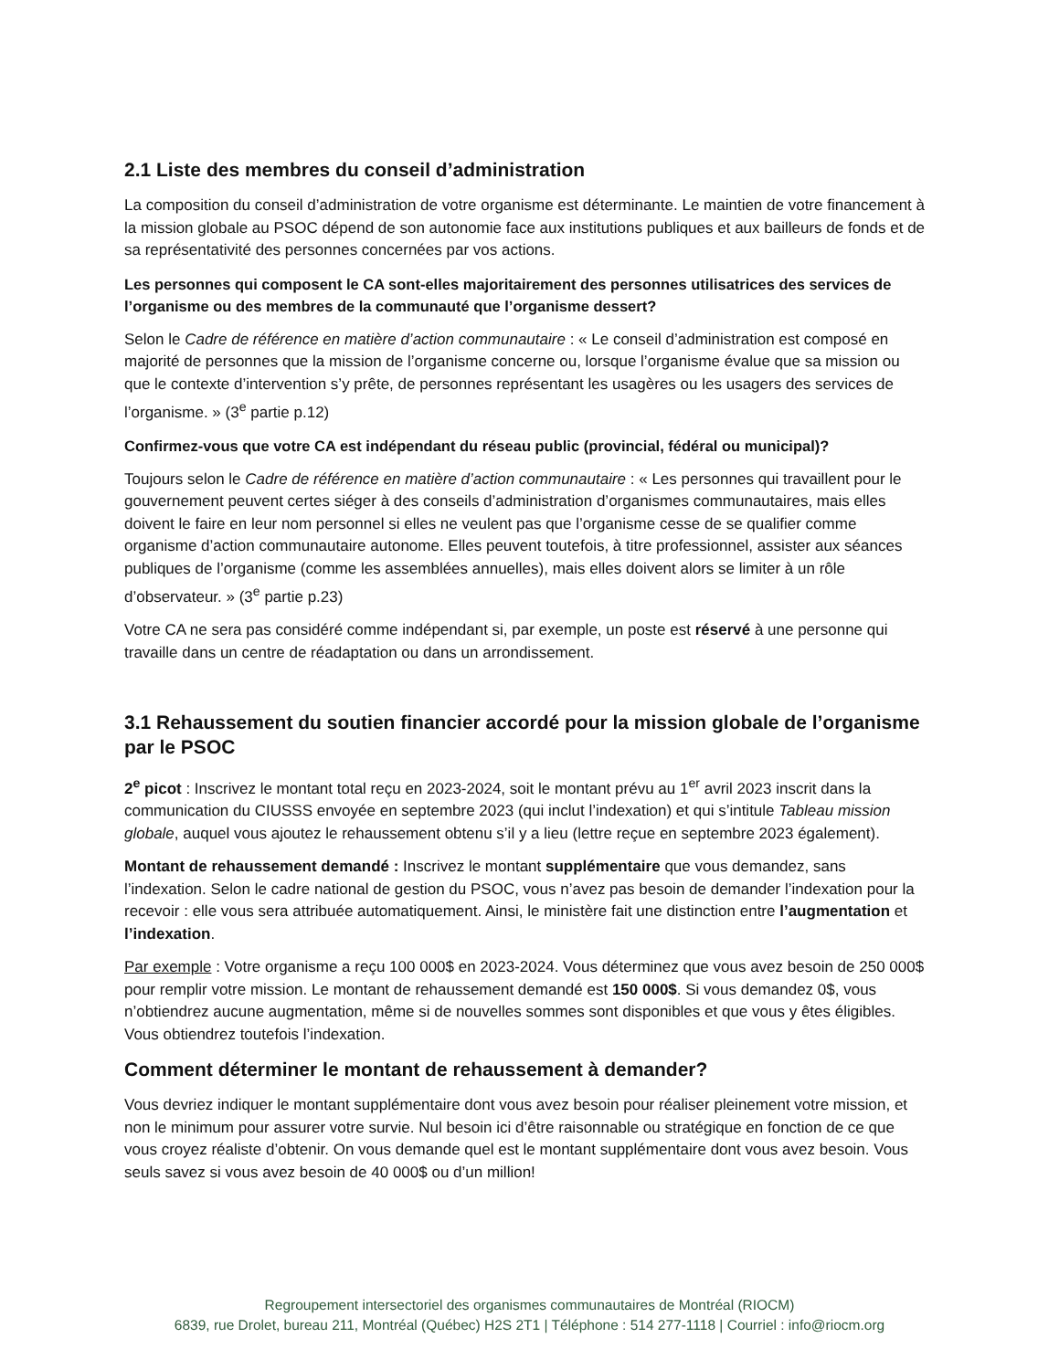2.1 Liste des membres du conseil d’administration
La composition du conseil d’administration de votre organisme est déterminante. Le maintien de votre financement à la mission globale au PSOC dépend de son autonomie face aux institutions publiques et aux bailleurs de fonds et de sa représentativité des personnes concernées par vos actions.
Les personnes qui composent le CA sont-elles majoritairement des personnes utilisatrices des services de l’organisme ou des membres de la communauté que l’organisme dessert?
Selon le Cadre de référence en matière d’action communautaire : « Le conseil d’administration est composé en majorité de personnes que la mission de l’organisme concerne ou, lorsque l’organisme évalue que sa mission ou que le contexte d’intervention s’y prête, de personnes représentant les usagères ou les usagers des services de l’organisme. » (3<sup>e</sup> partie p.12)
Confirmez-vous que votre CA est indépendant du réseau public (provincial, fédéral ou municipal)?
Toujours selon le Cadre de référence en matière d’action communautaire : « Les personnes qui travaillent pour le gouvernement peuvent certes siéger à des conseils d’administration d’organismes communautaires, mais elles doivent le faire en leur nom personnel si elles ne veulent pas que l’organisme cesse de se qualifier comme organisme d’action communautaire autonome. Elles peuvent toutefois, à titre professionnel, assister aux séances publiques de l’organisme (comme les assemblées annuelles), mais elles doivent alors se limiter à un rôle d’observateur. » (3<sup>e</sup> partie p.23)
Votre CA ne sera pas considéré comme indépendant si, par exemple, un poste est réservé à une personne qui travaille dans un centre de réadaptation ou dans un arrondissement.
3.1 Rehaussement du soutien financier accordé pour la mission globale de l’organisme par le PSOC
2<sup>e</sup> picot : Inscrivez le montant total reçu en 2023-2024, soit le montant prévu au 1<sup>er</sup> avril 2023 inscrit dans la communication du CIUSSS envoyée en septembre 2023 (qui inclut l’indexation) et qui s’intitule Tableau mission globale, auquel vous ajoutez le rehaussement obtenu s’il y a lieu (lettre reçue en septembre 2023 également).
Montant de rehaussement demandé : Inscrivez le montant supplémentaire que vous demandez, sans l’indexation. Selon le cadre national de gestion du PSOC, vous n’avez pas besoin de demander l’indexation pour la recevoir : elle vous sera attribuée automatiquement. Ainsi, le ministère fait une distinction entre l’augmentation et l’indexation.
Par exemple : Votre organisme a reçu 100 000$ en 2023-2024. Vous déterminez que vous avez besoin de 250 000$ pour remplir votre mission. Le montant de rehaussement demandé est 150 000$. Si vous demandez 0$, vous n’obtiendrez aucune augmentation, même si de nouvelles sommes sont disponibles et que vous y êtes éligibles. Vous obtiendrez toutefois l’indexation.
Comment déterminer le montant de rehaussement à demander?
Vous devriez indiquer le montant supplémentaire dont vous avez besoin pour réaliser pleinement votre mission, et non le minimum pour assurer votre survie. Nul besoin ici d’être raisonnable ou stratégique en fonction de ce que vous croyez réaliste d’obtenir. On vous demande quel est le montant supplémentaire dont vous avez besoin. Vous seuls savez si vous avez besoin de 40 000$ ou d’un million!
Regroupement intersectoriel des organismes communautaires de Montréal (RIOCM)
6839, rue Drolet, bureau 211, Montréal (Québec) H2S 2T1 | Téléphone : 514 277-1118 | Courriel : info@riocm.org